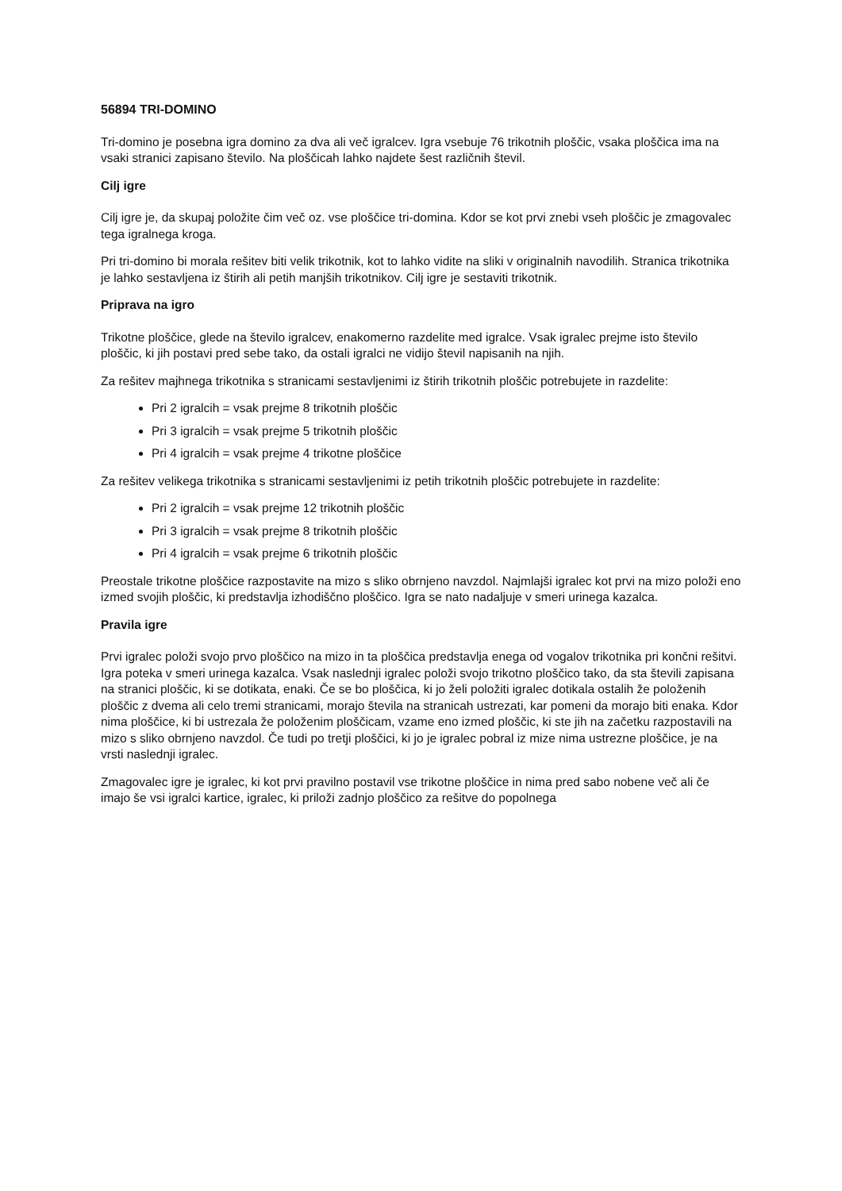56894 TRI-DOMINO
Tri-domino je posebna igra domino za dva ali več igralcev. Igra vsebuje 76 trikotnih ploščic, vsaka ploščica ima na vsaki stranici zapisano število. Na ploščicah lahko najdete šest različnih števil.
Cilj igre
Cilj igre je, da skupaj položite čim več oz. vse ploščice tri-domina. Kdor se kot prvi znebi vseh ploščic je zmagovalec tega igralnega kroga.
Pri tri-domino bi morala rešitev biti velik trikotnik, kot to lahko vidite na sliki v originalnih navodilih. Stranica trikotnika je lahko sestavljena iz štirih ali petih manjših trikotnikov. Cilj igre je sestaviti trikotnik.
Priprava na igro
Trikotne ploščice, glede na število igralcev, enakomerno razdelite med igralce. Vsak igralec prejme isto število ploščic, ki jih postavi pred sebe tako, da ostali igralci ne vidijo števil napisanih na njih.
Za rešitev majhnega trikotnika s stranicami sestavljenimi iz štirih trikotnih ploščic potrebujete in razdelite:
Pri 2 igralcih = vsak prejme 8 trikotnih ploščic
Pri 3 igralcih = vsak prejme 5 trikotnih ploščic
Pri 4 igralcih = vsak prejme 4 trikotne ploščice
Za rešitev velikega trikotnika s stranicami sestavljenimi iz petih trikotnih ploščic potrebujete in razdelite:
Pri 2 igralcih = vsak prejme 12 trikotnih ploščic
Pri 3 igralcih = vsak prejme 8 trikotnih ploščic
Pri 4 igralcih = vsak prejme 6 trikotnih ploščic
Preostale trikotne ploščice razpostavite na mizo s sliko obrnjeno navzdol. Najmlajši igralec kot prvi na mizo položi eno izmed svojih ploščic, ki predstavlja izhodiščno ploščico. Igra se nato nadaljuje v smeri urinega kazalca.
Pravila igre
Prvi igralec položi svojo prvo ploščico na mizo in ta ploščica predstavlja enega od vogalov trikotnika pri končni rešitvi. Igra poteka v smeri urinega kazalca. Vsak naslednji igralec položi svojo trikotno ploščico tako, da sta števili zapisana na stranici ploščic, ki se dotikata, enaki. Če se bo ploščica, ki jo želi položiti igralec dotikala ostalih že položenih ploščic z dvema ali celo tremi stranicami, morajo števila na stranicah ustrezati, kar pomeni da morajo biti enaka. Kdor nima ploščice, ki bi ustrezala že položenim ploščicam, vzame eno izmed ploščic, ki ste jih na začetku razpostavili na mizo s sliko obrnjeno navzdol. Če tudi po tretji ploščici, ki jo je igralec pobral iz mize nima ustrezne ploščice, je na vrsti naslednji igralec.
Zmagovalec igre je igralec, ki kot prvi pravilno postavil vse trikotne ploščice in nima pred sabo nobene več ali če imajo še vsi igralci kartice, igralec, ki priloži zadnjo ploščico za rešitve do popolnega